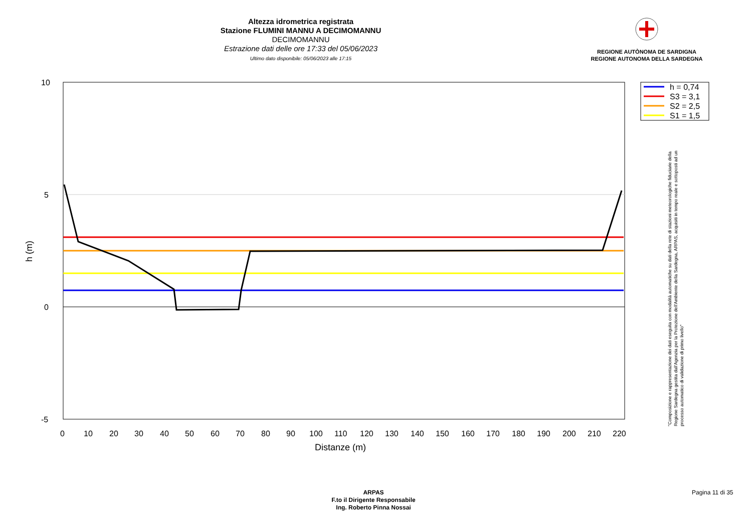Altezza idrometrica registrata
Stazione FLUMINI MANNU A DECIMOMANNU
DECIMOMANNU
Estrazione dati delle ore 17:33 del 05/06/2023
Ultimo dato disponibile: 05/06/2023 alle 17:15
REGIONE AUTÒNOMA DE SARDIGNA
REGIONE AUTONOMA DELLA SARDEGNA
h = 0,74
S3 = 3,1
S2 = 2,5
S1 = 1,5
10
5
0
-5
0
10
20
30
40
50
60
70
80
90
100
110
120
130
140
150
160
170
180
190
200
210
220
Distanze (m)
h (m)
"Composizione e rappresentazione dei dati eseguita con modalità automatiche su dati della rete di stazioni meteorologiche fiduciarie della Regione Sardegna gestita dall'Agenzia per la Protezione dell'Ambiente della Sardegna, ARPAS, acquisiti in tempo reale e sottoposti ad un processo automatico di validazione di primo livello"
ARPAS
F.to il Dirigente Responsabile
Ing. Roberto Pinna Nossai
Pagina 11 di 35